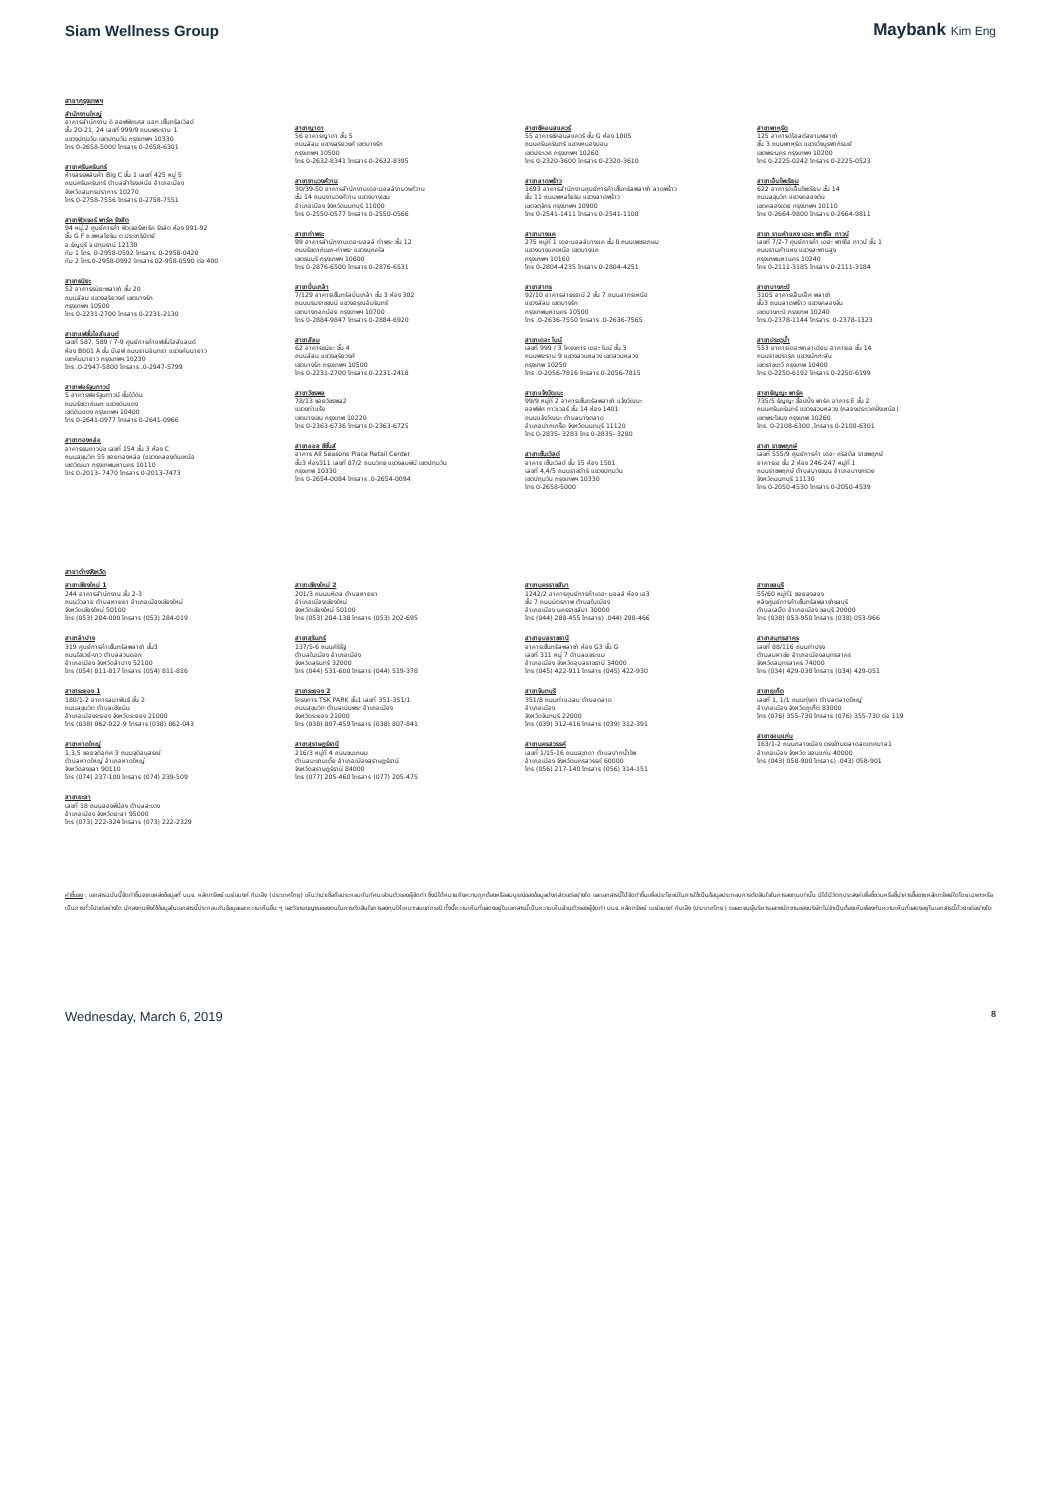Siam Wellness Group Maybank Kim Eng
สาขากรุงเทพฯ
สำนักงานใหญ่
อาคารสำนักงาน ดิ ออฟฟิศเศส แอท เซ็นทรัลเวิลด์
ชั้น 20-21, 24 เลขที่ 999/9 ถนนพระราม 1
แขวงปทุมวัน เขตปทุมวัน กรุงเทพฯ 10330
โทร 0-2658-5000 โทรสาร 0-2658-6301
สาขาศรีนครินทร์
ห้างสรรพสินค้า Big C ชั้น 1 เลขที่ 425 หมู่ 5
ถนนศรีนครินทร์ ตำบลสำโรงเหนือ อำเภอเมือง
จังหวัดสมุทรปราการ 10270
โทร 0-2758-7556 โทรสาร 0-2758-7551
สาขาฟิวเจอร์ พาร์ค รังสิต
94 หมู่.2 ศูนย์การค้า ฟิวเจอร์พาร์ค รังสิต ห้อง 091-92
ชั้น G F ถ.พหลโยธิน ต.ประชาธิปัตย์
อ.ธัญบุรี จ.ปทุมธานี 12130
ทีม 1 โทร. 0-2958-0592 โทรสาร. 0-2958-0420
ทีม 2 โทร.0-2958-0992 โทรสาร 02-958-0590 ต่อ 400
สาขาธนิยะ
52 อาคารธนิยะพลาซ่า ชั้น 20
ถนนสีลม แขวงสุริยวงศ์ เขตบางรัก
กรุงเทพฯ 10500
โทร 0-2231-2700 โทรสาร 0-2231-2130
สาขาแฟชั่นไอส์แลนด์
เลขที่ 587, 589 / 7-9 ศูนย์การค้าแฟชั่นไอส์แลนด์
ห้อง B001 A ชั้น บีเอฟ ถนนรามอินทรา แขวงคันนายาว
เขตคันนายาว กรุงเทพฯ 10230
โทร .0-2947-5800 โทรสาร .0-2947-5799
สาขาฟอร์จูนทาวน์
5 อาคารฟอร์จูนทาวน์ ชั้นใต้ดิน
ถนนรัชดาภิเษก แขวงดินแดง
เขตดินแดง กรุงเทพฯ 10400
โทร 0-2641-0977 โทรสาร 0-2641-0966
สาขาทองหล่อ
อาคารธนภาวนิช เลขที่ 154 ชั้น 3 ห้อง C
ถนนสุขุมวิท 55 ซอยทองหล่อ (แขวงคลองตันเหนือ
เขตวัฒนา กรุงเทพมหานคร 10110
โทร 0-2013- 7470 โทรสาร 0-2013-7473
สาขาญาดา
56 อาคารญาดา ชั้น 5
ถนนสีลม แขวงสุริยวงศ์ เขตบางรัก
กรุงเทพฯ 10500
โทร 0-2632-8341 โทรสาร 0-2632-8395
สาขางามวงศ์วาน
30/39-50 อาคารสำนักงานเดอะมอลล์งามวงศ์วาน
ชั้น 14 ถนนงามวงศ์วาน แขวงบางเขน
อำเภอเมือง จังหวัดนนทบุรี 11000
โทร 0-2550-0577 โทรสาร 0-2550-0566
สาขาท่าพระ
99 อาคารสำนักงานเดอะมอลล์ ท่าพระ ชั้น 12
ถนนรัชดาภิเษก-ท่าพระ แขวงบุคคโล
เขตธนบุรี กรุงเทพฯ 10600
โทร 0-2876-6500 โทรสาร 0-2876-6531
สาขาปิ่นเกล้า
7/129 อาคารเซ็นทรัลปิ่นเกล้า ชั้น 3 ห้อง 302
ถนนบรมราชชนนี แขวงอรุณอัมรินทร์
เขตบางกอกน้อย กรุงเทพฯ 10700
โทร 0-2884-9847 โทรสาร 0-2884-6920
สาขาสีลม
62 อาคารธนิยะ ชั้น 4
ถนนสีลม แขวงสุริยวงศ์
เขตบางรัก กรุงเทพฯ 10500
โทร 0-2231-2700 โทรสาร 0-2231-2418
สาขาวัชรพล
78/13 ซอยวัชรพล2
แขวงท่าแร้ง
เขตบางเขน กรุงเทพ 10220
โทร 0-2363-6736 โทรสาร 0-2363-6725
สาขาออล ซีซั่นส์
อาคาร All Seasons Place Retail Center
ชั้น3 ห้อง311 เลขที่ 87/2 ถนนวิทยุ แขวงลุมพินี เขตปทุมวัน
กรุงเทพ 10330
โทร 0-2654-0084 โทรสาร .0-2654-0094
สาขาซีคอนสแควร์
55 อาคารซีคอนสแควร์ ชั้น G ห้อง 1005
ถนนศรีนครินทร์ แขวงหนองบอน
เขตประเวศ กรุงเทพฯ 10260
โทร 0-2320-3600 โทรสาร 0-2320-3610
สาขาลาดพร้าว
1693 อาคารสำนักงานศูนย์การค้าเซ็นทรัลพลาซ่า ลาดพร้าว
ชั้น 11 ถนนพหลโยธิน แขวงลาดพร้าว
เขตจตุจักร กรุงเทพฯ 10900
โทร 0-2541-1411 โทรสาร 0-2541-1108
สาขาบางแค
275 หมู่ที่ 1 เดอะมอลล์บางแค ชั้น 8 ถนนเพชรเกษม
แขวงบางแคเหนือ เขตบางแค
กรุงเทพฯ 10160
โทร 0-2804-4235 โทรสาร 0-2804-4251
สาขาสาทร
92/10 อาคารสาธรธานี 2 ชั้น 7 ถนนสาทรเหนือ
แขวงสีลม เขตบางรัก
กรุงเทพมหานคร 10500
โทร .0-2636-7550 โทรสาร .0-2636-7565
สาขาเดอะ ไนน์
เลขที่ 999 / 3 โครงการ เดอะ ไนน์ ชั้น 3
ถนนพระราม 9 แขวงสวนหลวง เขตสวนหลวง
กรุงเทพ 10250
โทร .0-2056-7816 โทรสาร 0-2056-7815
สาขาแจ้งวัฒนะ
99/9 หมู่ที่ 2 อาคารเซ็นทรัลพลาซ่า แจ้งวัฒนะ
ออฟฟิศ ทาวเวอร์ ชั้น 14 ห้อง 1401
ถนนแจ้งวัฒนะ ตำบลบางตลาด
อำเภอปากเกร็ด จังหวัดนนทบุรี 11120
โทร 0-2835- 3283 โทร 0-2835- 3280
สาขาเซ็นเวิลด์
อาคาร เซ็นเวิลด์ ชั้น 15 ห้อง 1501
เลขที่ 4,4/5 ถนนราชดำริ แขวงปทุมวัน
เขตปทุมวัน กรุงเทพฯ 10330
โทร 0-2658-5000
สาขาพาหุรัด
125 อาคารดิโอลด์สยามพลาซ่า
ชั้น 3 ถนนพาหุรัด แขวงวังบูรพาภิรมย์
เขตพระนคร กรุงเทพฯ 10200
โทร 0-2225-0242 โทรสาร 0-2225-0523
สาขาเอ็มโพเรียม
622 อาคารดิเอ็มโพเรียม ชั้น 14
ถนนสุขุมวิท แขวงคลองตัน
เขตคลองเตย กรุงเทพฯ 10110
โทร 0-2664-9800 โทรสาร 0-2664-9811
สาขา รามคำแหง เดอะ พาซิโอ ทาวน์
เลขที่ 7/2-7 ศูนย์การค้า เดอะ พาซิโอ ทาวน์ ชั้น 1
ถนนรามคำแหง แขวงสะพานสูง
กรุงเทพมหานคร 10240
โทร 0-2111-3185 โทรสาร 0-2111-3184
สาขาบางกะปิ
3105 อาคารเอ็มเอ็ค พลาซ่า
ชั้น3 ถนนลาดพร้าว แขวงคลองจั่น
เขตบางกะปิ กรุงเทพ 10240
โทร.0-2378-1144 โทรสาร. 0-2378-1323
สาขาประตูน้ำ
553 อาคารเดอะพาลาเดียม อาคารเอ ชั้น 14
ถนนราชปรารภ แขวงมักกะสัน
เขตราชเทวี กรุงเทพ 10400
โทร 0-2250-6192 โทรสาร 0-2250-6199
สาขาธัญญะ พาร์ค
735/5 ธัญญะ ช็อปปิ้ง พาร์ค อาคาร E ชั้น 2
ถนนศรีนครินทร์ แขวงสวนหลวง (คลองประเวศฝั่งเหนือ)
เขตพระโขนง กรุงเทพ 10260
โทร. 0-2108-6300 ,โทรสาร 0-2108-6301
สาขา ราชพฤกษ์
เลขที่ 555/9 ศูนย์การค้า เดอะ คริสตัล ราชพฤกษ์
อาคารเอ ชั้น 2 ห้อง 246-247 หมู่ที่ 1
ถนนราชพฤกษ์ ตำบลบางขนุน อำเภอบางกรวย
จังหวัดนนทบุรี 11130
โทร 0-2050-4530 โทรสาร 0-2050-4539
สาขาต่างจังหวัด
สาขาเชียงใหม่ 1
244 อาคารสำนักงาน ชั้น 2-3
ถนนวัวลาย ตำบลหายยา อำเภอเมืองเชียงใหม่
จังหวัดเชียงใหม่ 50100
โทร (053) 284-000 โทรสาร (053) 284-019
สาขาลำปาง
319 ศูนย์การค้าเซ็นทรัลพลาซ่า ชั้น3
ถนนไฮเวย์-งาว ตำบลสวนดอก
อำเภอเมือง จังหวัดลำปาง 52100
โทร (054) 811-817 โทรสาร (054) 811-816
สาขาระยอง 1
180/1-2 อาคารสมาพันธ์ ชั้น 2
ถนนสุขุมวิท ตำบลเชิงเนิน
อำเภอเมืองระยอง จังหวัดระยอง 21000
โทร (038) 862-022-9 โทรสาร (038) 862-043
สาขาหาดใหญ่
1,3,5 ซอยจุติอุทิศ 3 ถนนจุติอนุสรณ์
ตำบลหาดใหญ่ อำเภอหาดใหญ่
จังหวัดสงขลา 90110
โทร (074) 237-100 โทรสาร (074) 239-509
สาขายะลา
เลขที่ 18 ถนนสองพี่น้อง ตำบลสะเตง
อำเภอเมือง จังหวัดยะลา 95000
โทร (073) 222-324 โทรสาร (073) 222-2329
สาขาเชียงใหม่ 2
201/3 ถนนมหิดล ตำบลหายยา
อำเภอเมืองเชียงใหม่
จังหวัดเชียงใหม่ 50100
โทร (053) 284-138 โทรสาร (053) 202-695
สาขาสุรินทร์
137/5-6 ถนนศิริรัฐ
ตำบลในเมือง อำเภอเมือง
จังหวัดสุรินทร์ 32000
โทร (044) 531-600 โทรสาร (044) 519-378
สาขาระยอง 2
โครงการ TSK PARK ชั้น1 เลขที่ 351-351/1
ถนนสุขุมวิท ตำบลเนินพระ อำเภอเมือง
จังหวัดระยอง 21000
โทร (038) 807-459 โทรสาร (038) 807-841
สาขาสุราษฎร์ธานี
216/3 หมู่ที่ 4 ถนนชนเกษม
ตำบลมะขามเตี้ย อำเภอเมืองสุราษฎร์ธานี
จังหวัดสุราษฎร์ธานี 84000
โทร (077) 205-460 โทรสาร (077) 205-475
สาขานครราชสีมา
1242/2 อาคารศูนย์การค้าเดอะ มอลล์ ห้อง เอ3
ชั้น 7 ถนนมิตรภาพ ตำบลในเมือง
อำเภอเมือง นครราชสีมา 30000
โทร (044) 288-455 โทรสาร) .044) 288-466
สาขาอุบลราชธานี
อาคารเซ็นทรัลพลาซ่า ห้อง G3 ชั้น G
เลขที่ 311 หมู่ 7 ตำบลแจระแม
อำเภอเมือง จังหวัดอุบลราชธานี 34000
โทร (045) 422-911 โทรสาร (045) 422-930
สาขาจันทบุรี
351/8 ถนนท่าแฉลบ ตำบลตลาด
อำเภอเมือง
จังหวัดจันทบุรี 22000
โทร (039) 312-416 โทรสาร (039) 312-391
สาขานครสวรรค์
เลขที่ 1/15-16 ถนนสุชาดา ตำบลปากน้ำโพ
อำเภอเมือง จังหวัดนครสวรรค์ 60000
โทร (056) 217-140 โทรสาร (056) 314-151
สาขาชลบุรี
55/60 หมู่ที่1 ซอยลุงสอง
หลังศูนย์การค้าเซ็นทรัลพลาซ่าชลบุรี
ตำบลเสม็ด อำเภอเมือง ชลบุรี 20000
โทร (038) 053-950 โทรสาร (038) 053-966
สาขาสมุทรสาคร
เลขที่ 88/116 ถนนท่าปรง
ตำบลมหาชัย อำเภอเมืองสมุทรสาคร
จังหวัดสมุทรสาคร 74000
โทร (034) 429-038 โทรสาร (034) 429-051
สาขาภูเก็ต
เลขที่ 1, 1/1 ถนนทุ่งคา ตำบลตลาดใหญ่
อำเภอเมือง จังหวัดภูเก็ต 83000
โทร (076) 355-730 โทรสาร (076) 355-730 ต่อ 119
สาขาขอนแก่น
163/1-2 ถนนกลางเมือง ตรงข้ามตลาดสดเทศบาล1
อำเภอเมือง จังหวัด ขอนแก่น 40000
โทร (043) 058-900 โทรสาร) .043) 058-901
คำชี้แจง : เอกสารฉบับนี้จัดทำขึ้นจากแหล่งข้อมูลที่ บมจ. หลักทรัพย์ เมย์แบงก์ กิมเอ็ง (ประเทศไทย) เห็นว่าน่าเชื่อถือประกอบกับทัศนะส่วนตัวของผู้จัดทำ ซึ่งมิได้หมายถึงความถูกต้องหรือสมบูรณ์ของข้อมูลดังกล่าวแต่อย่างใด และเอกสารนี้ได้จัดทำขึ้นเพื่อประโยชน์ในการใช้เป็นข้อมูลประกอบการตัดสินใจในการลงทุนเท่านั้น มิได้มีวัตถุประสงค์เพื่อชี้ชวนหรือชี้นำการซื้อขายหลักทรัพย์ใดโดยเฉพาะหรือเป็นการทั่วไปแต่อย่างใด นักลงทุนพึงใช้ข้อมูลในเอกสารนี้ประกอบกับข้อมูลและความเห็นอื่น ๆ และวิจารณญาณของตนในการตัดสินใจการลงทุนให้เหมาะสมแก่กรณี ทั้งนี้ความเห็นที่แสดงอยู่ในเอกสารนี้เป็นความเห็นส่วนตัวของผู้จัดทำ บมจ. หลักทรัพย์ เมย์แบงก์ กิมเอ็ง (ประเทศไทย) ตลอดจนผู้บริหารและพนักงานของบริษัทไม่จำเป็นต้องเห็นพ้องกับความเห็นที่แสดงอยู่ในเอกสารนี้ด้วยแต่อย่างใด
Wednesday, March 6, 2019 8